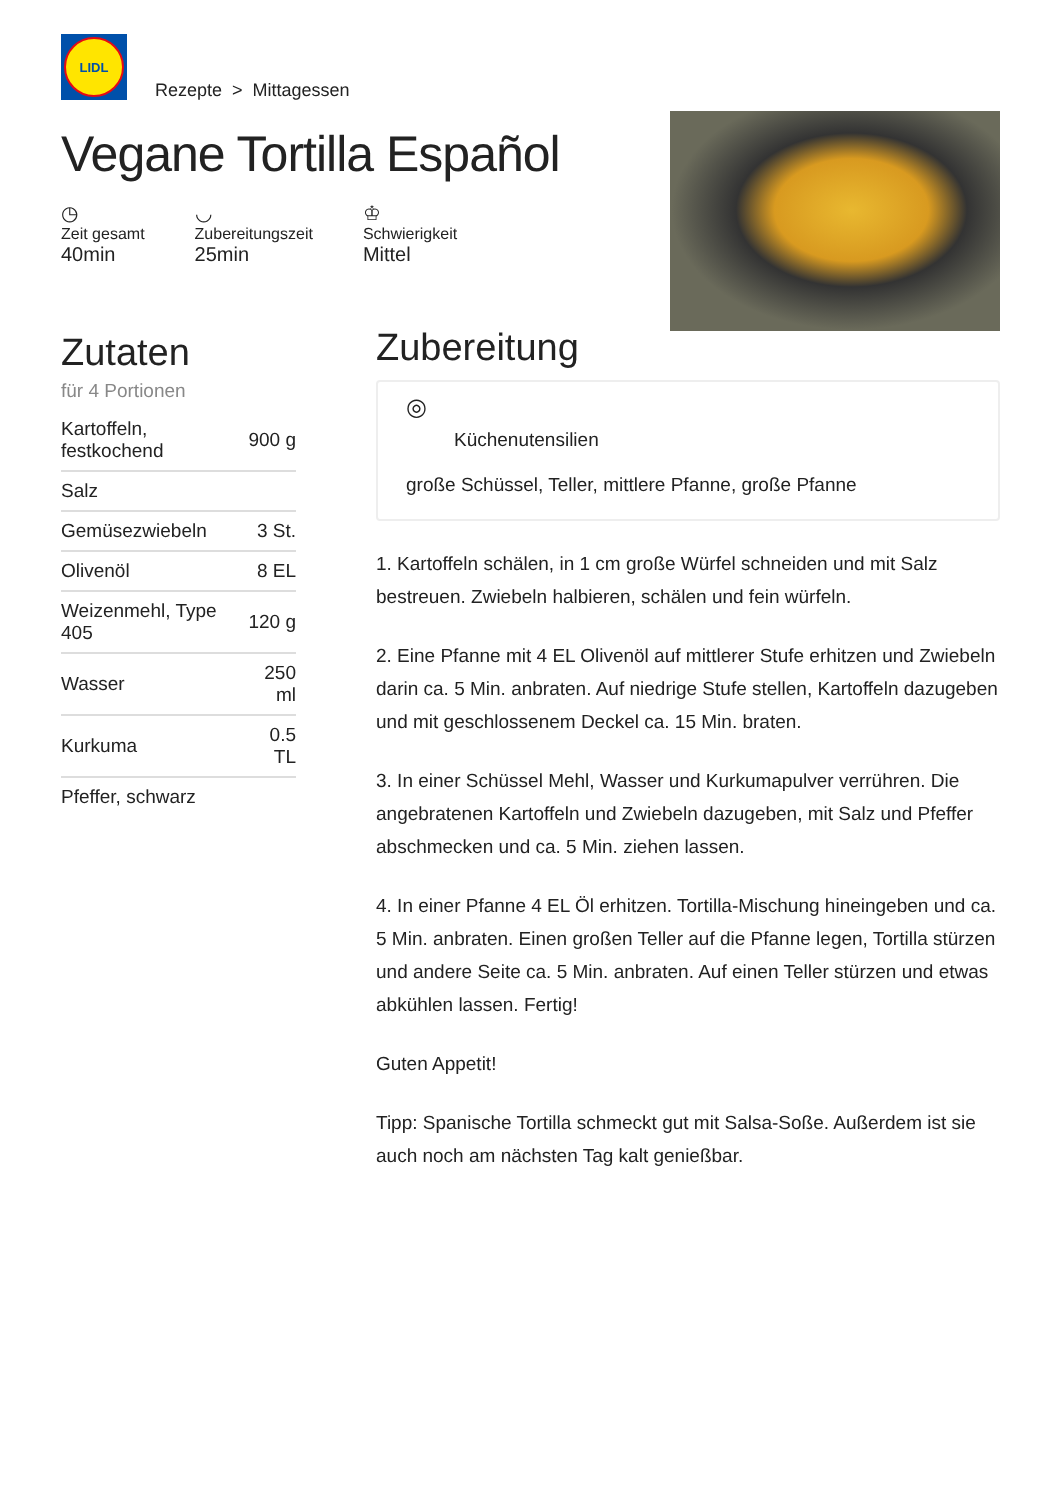LIDL
Rezepte > Mittagessen
Vegane Tortilla Español
◷
Zeit gesamt
40min
◡
Zubereitungszeit
25min
♔
Schwierigkeit
Mittel
Zutaten
für 4 Portionen
| Kartoffeln, festkochend | 900 g |
| Salz | |
| Gemüsezwiebeln | 3 St. |
| Olivenöl | 8 EL |
| Weizenmehl, Type 405 | 120 g |
| Wasser | 250 ml |
| Kurkuma | 0.5 TL |
| Pfeffer, schwarz | |
Zubereitung
◎
Küchenutensilien
große Schüssel, Teller, mittlere Pfanne, große Pfanne
1. Kartoffeln schälen, in 1 cm große Würfel schneiden und mit Salz bestreuen. Zwiebeln halbieren, schälen und fein würfeln.
2. Eine Pfanne mit 4 EL Olivenöl auf mittlerer Stufe erhitzen und Zwiebeln darin ca. 5 Min. anbraten. Auf niedrige Stufe stellen, Kartoffeln dazugeben und mit geschlossenem Deckel ca. 15 Min. braten.
3. In einer Schüssel Mehl, Wasser und Kurkumapulver verrühren. Die angebratenen Kartoffeln und Zwiebeln dazugeben, mit Salz und Pfeffer abschmecken und ca. 5 Min. ziehen lassen.
4. In einer Pfanne 4 EL Öl erhitzen. Tortilla-Mischung hineingeben und ca. 5 Min. anbraten. Einen großen Teller auf die Pfanne legen, Tortilla stürzen und andere Seite ca. 5 Min. anbraten. Auf einen Teller stürzen und etwas abkühlen lassen. Fertig!
Guten Appetit!
Tipp: Spanische Tortilla schmeckt gut mit Salsa-Soße. Außerdem ist sie auch noch am nächsten Tag kalt genießbar.